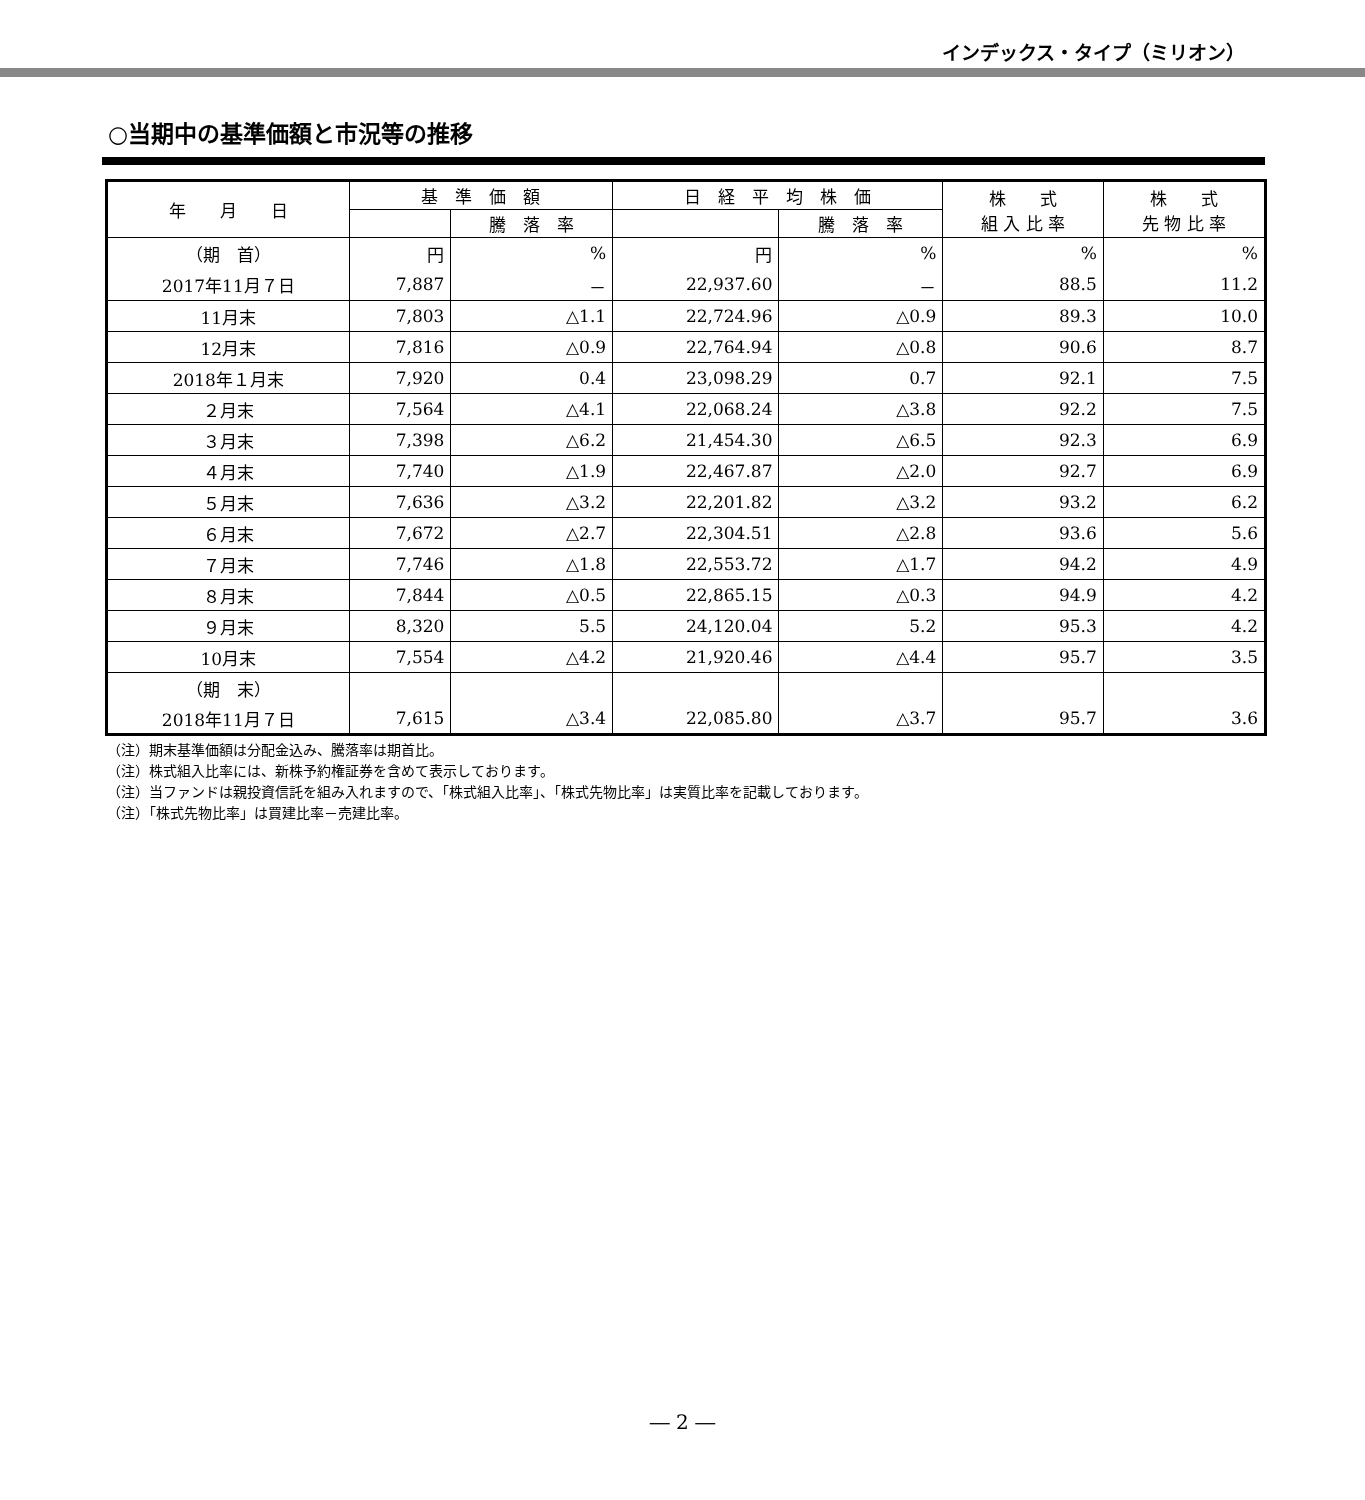インデックス・タイプ（ミリオン）
○当期中の基準価額と市況等の推移
| 年 月 日 | 基 準 価 額 | | 日 経 平 均 株 価 | | 株 式 組 入 比 率 | 株 式 先 物 比 率 |
| --- | --- | --- | --- | --- | --- | --- |
| | | 騰 落 率 | | 騰 落 率 | | |
| （期 首） | 円 | % | 円 | % | % | % |
| 2017年11月７日 | 7,887 | － | 22,937.60 | － | 88.5 | 11.2 |
| 11月末 | 7,803 | △1.1 | 22,724.96 | △0.9 | 89.3 | 10.0 |
| 12月末 | 7,816 | △0.9 | 22,764.94 | △0.8 | 90.6 | 8.7 |
| 2018年１月末 | 7,920 | 0.4 | 23,098.29 | 0.7 | 92.1 | 7.5 |
| ２月末 | 7,564 | △4.1 | 22,068.24 | △3.8 | 92.2 | 7.5 |
| ３月末 | 7,398 | △6.2 | 21,454.30 | △6.5 | 92.3 | 6.9 |
| ４月末 | 7,740 | △1.9 | 22,467.87 | △2.0 | 92.7 | 6.9 |
| ５月末 | 7,636 | △3.2 | 22,201.82 | △3.2 | 93.2 | 6.2 |
| ６月末 | 7,672 | △2.7 | 22,304.51 | △2.8 | 93.6 | 5.6 |
| ７月末 | 7,746 | △1.8 | 22,553.72 | △1.7 | 94.2 | 4.9 |
| ８月末 | 7,844 | △0.5 | 22,865.15 | △0.3 | 94.9 | 4.2 |
| ９月末 | 8,320 | 5.5 | 24,120.04 | 5.2 | 95.3 | 4.2 |
| 10月末 | 7,554 | △4.2 | 21,920.46 | △4.4 | 95.7 | 3.5 |
| （期 末） | | | | | | |
| 2018年11月７日 | 7,615 | △3.4 | 22,085.80 | △3.7 | 95.7 | 3.6 |
（注）期末基準価額は分配金込み、騰落率は期首比。
（注）株式組入比率には、新株予約権証券を含めて表示しております。
（注）当ファンドは親投資信託を組み入れますので、「株式組入比率」、「株式先物比率」は実質比率を記載しております。
（注）「株式先物比率」は買建比率－売建比率。
― 2 ―